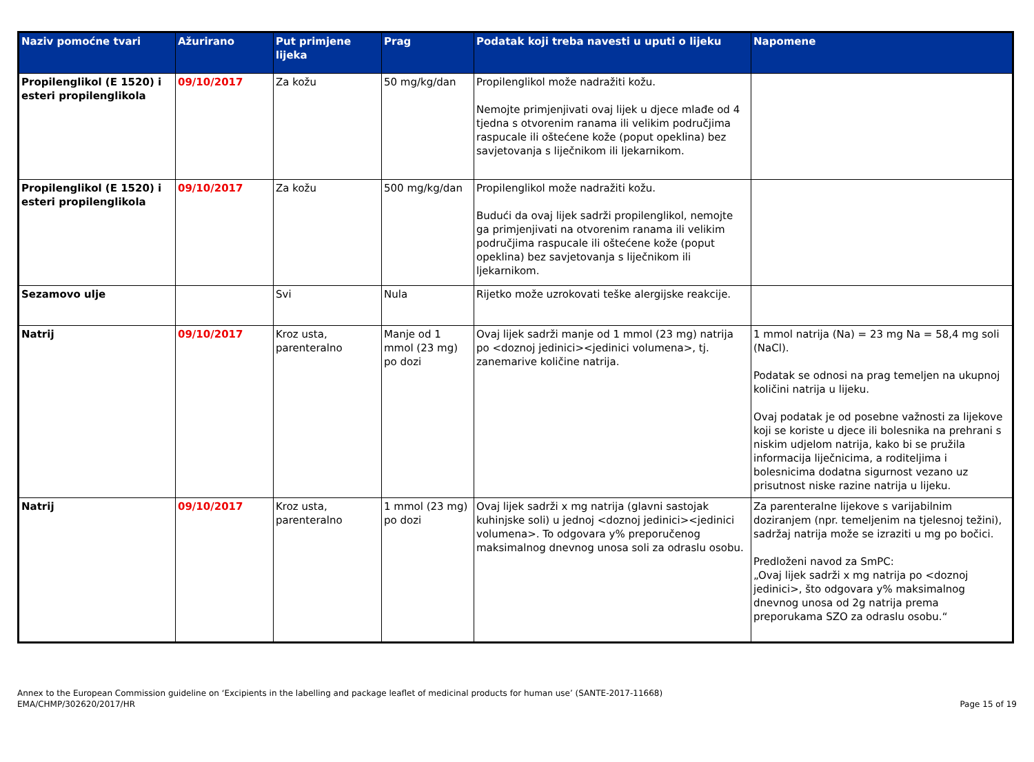| Naziv pomoćne tvari | Ažurirano | Put primjene lijeka | Prag | Podatak koji treba navesti u uputi o lijeku | Napomene |
| --- | --- | --- | --- | --- | --- |
| Propilenglikol (E 1520) i esteri propilenglikola | 09/10/2017 | Za kožu | 50 mg/kg/dan | Propilenglikol može nadražiti kožu. Nemojte primjenjivati ovaj lijek u djece mlađe od 4 tjedna s otvorenim ranama ili velikim područjima raspucale ili oštećene kože (poput opeklina) bez savjetovanja s liječnikom ili ljekarnikom. | |
| Propilenglikol (E 1520) i esteri propilenglikola | 09/10/2017 | Za kožu | 500 mg/kg/dan | Propilenglikol može nadražiti kožu. Budući da ovaj lijek sadrži propilenglikol, nemojte ga primjenjivati na otvorenim ranama ili velikim područjima raspucale ili oštećene kože (poput opeklina) bez savjetovanja s liječnikom ili ljekarnikom. | |
| Sezamovo ulje | | Svi | Nula | Rijetko može uzrokovati teške alergijske reakcije. | |
| Natrij | 09/10/2017 | Kroz usta, parenteralno | Manje od 1 mmol (23 mg) po dozi | Ovaj lijek sadrži manje od 1 mmol (23 mg) natrija po <doznoj jedinici><jedinici volumena>, tj. zanemarive količine natrija. | 1 mmol natrija (Na) = 23 mg Na = 58,4 mg soli (NaCl). Podatak se odnosi na prag temeljen na ukupnoj količini natrija u lijeku. Ovaj podatak je od posebne važnosti za lijekove koji se koriste u djece ili bolesnika na prehrani s niskim udjelom natrija, kako bi se pružila informacija liječnicima, a roditeljima i bolesnicima dodatna sigurnost vezano uz prisutnost niske razine natrija u lijeku. |
| Natrij | 09/10/2017 | Kroz usta, parenteralno | 1 mmol (23 mg) po dozi | Ovaj lijek sadrži x mg natrija (glavni sastojak kuhinjske soli) u jednoj <doznoj jedinici><jedinici volumena>. To odgovara y% preporučenog maksimalnog dnevnog unosa soli za odraslu osobu. | Za parenteralne lijekove s varijabilnim doziranjem (npr. temeljenim na tjelesnoj težini), sadržaj natrija može se izraziti u mg po bočici. Predloženi navod za SmPC: „Ovaj lijek sadrži x mg natrija po <doznoj jedinici>, što odgovara y% maksimalnog dnevnog unosa od 2g natrija prema preporukama SZO za odraslu osobu.“ |
Annex to the European Commission guideline on ‘Excipients in the labelling and package leaflet of medicinal products for human use’ (SANTE-2017-11668)
EMA/CHMP/302620/2017/HR
Page 15 of 19